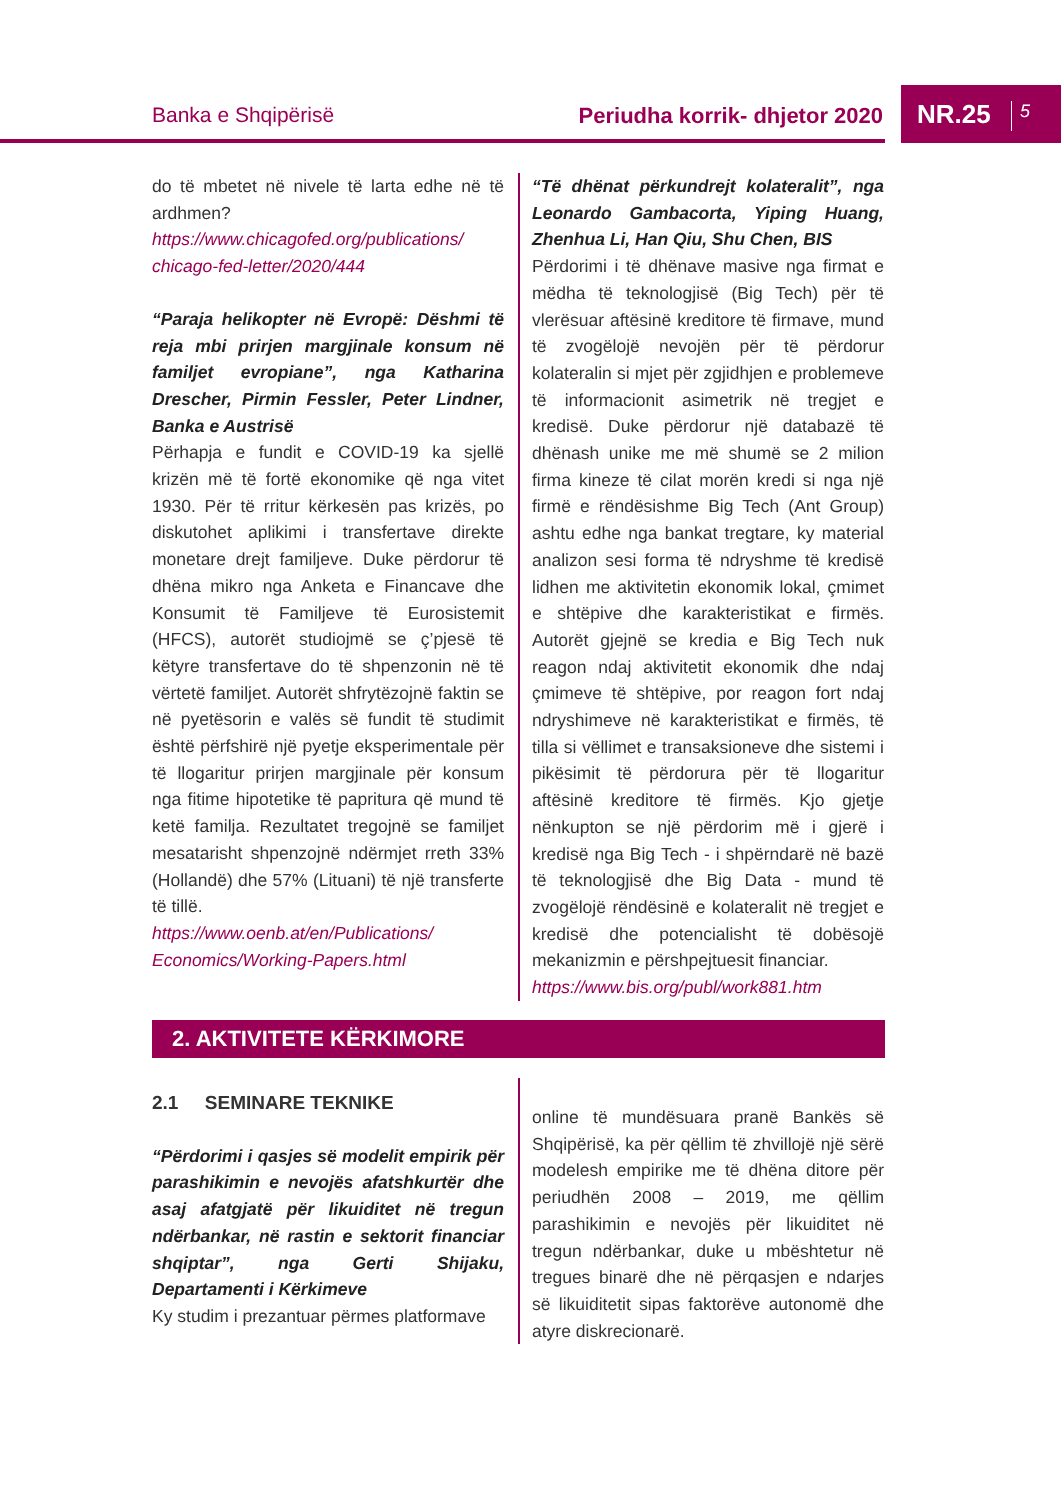Banka e Shqipërisë Periudha korrik- dhjetor 2020
NR.25 5
do të mbetet në nivele të larta edhe në të ardhmen?
https://www.chicagofed.org/publications/ chicago-fed-letter/2020/444
“Paraja helikopter në Evropë: Dëshmi të reja mbi prirjen margjinale konsum në familjet evropiane”, nga Katharina Drescher, Pirmin Fessler, Peter Lindner, Banka e Austrisë
Përhapja e fundit e COVID-19 ka sjellë krizën më të fortë ekonomike që nga vitet 1930. Për të rritur kërkesën pas krizës, po diskutohet aplikimi i transfertave direkte monetare drejt familjeve. Duke përdorur të dhëna mikro nga Anketa e Financave dhe Konsumit të Familjeve të Eurosistemit (HFCS), autorët studiojmë se ç’pjesë të këtyre transfertave do të shpenzonin në të vërtetë familjet. Autorët shfrytëzojnë faktin se në pyetësorin e valës së fundit të studimit është përfshirë një pyetje eksperimentale për të llogaritur prirjen margjinale për konsum nga fitime hipotetike të papritura që mund të ketë familja. Rezultatet tregojnë se familjet mesatarisht shpenzojnë ndërmjet rreth 33% (Hollandë) dhe 57% (Lituani) të një transferte të tillë.
https://www.oenb.at/en/Publications/ Economics/Working-Papers.html
“Të dhënat përkundrejt kolateralit”, nga Leonardo Gambacorta, Yiping Huang, Zhenhua Li, Han Qiu, Shu Chen, BIS
Përdorimi i të dhënave masive nga firmat e mëdha të teknologjisë (Big Tech) për të vlerësuar aftësinë kreditore të firmave, mund të zvogëlojë nevojën për të përdorur kolateralin si mjet për zgjidhjen e problemeve të informacionit asimetrik në tregjet e kredisë. Duke përdorur një databazë të dhënash unike me më shumë se 2 milion firma kineze të cilat morën kredi si nga një firmë e rëndësishme Big Tech (Ant Group) ashtu edhe nga bankat tregtare, ky material analizon sesi forma të ndryshme të kredisë lidhen me aktivitetin ekonomik lokal, çmimet e shtëpive dhe karakteristikat e firmës. Autorët gjejnë se kredia e Big Tech nuk reagon ndaj aktivitetit ekonomik dhe ndaj çmimeve të shtëpive, por reagon fort ndaj ndryshimeve në karakteristikat e firmës, të tilla si vëllimet e transaksioneve dhe sistemi i pikësimit të përdorura për të llogaritur aftësinë kreditore të firmës. Kjo gjetje nënkupton se një përdorim më i gjerë i kredisë nga Big Tech - i shpërndarë në bazë të teknologjisë dhe Big Data - mund të zvogëlojë rëndësinë e kolateralit në tregjet e kredisë dhe potencialisht të dobësojë mekanizmin e përshpejtuesit financiar.
https://www.bis.org/publ/work881.htm
2. AKTIVITETE KËRKIMORE
2.1 SEMINARE TEKNIKE
“Përdorimi i qasjes së modelit empirik për parashikimin e nevojës afatshkurtër dhe asaj afatgjatë për likuiditet në tregun ndërbankar, në rastin e sektorit financiar shqiptar”, nga Gerti Shijaku, Departamenti i Kërkimeve
Ky studim i prezantuar përmes platformave
online të mundësuara pranë Bankës së Shqipërisë, ka për qëllim të zhvillojë një sërë modelesh empirike me të dhëna ditore për periudhën 2008 – 2019, me qëllim parashikimin e nevojës për likuiditet në tregun ndërbankar, duke u mbështetur në tregues binarë dhe në përqasjen e ndarjes së likuiditetit sipas faktorëve autonomë dhe atyre diskrecionarë.